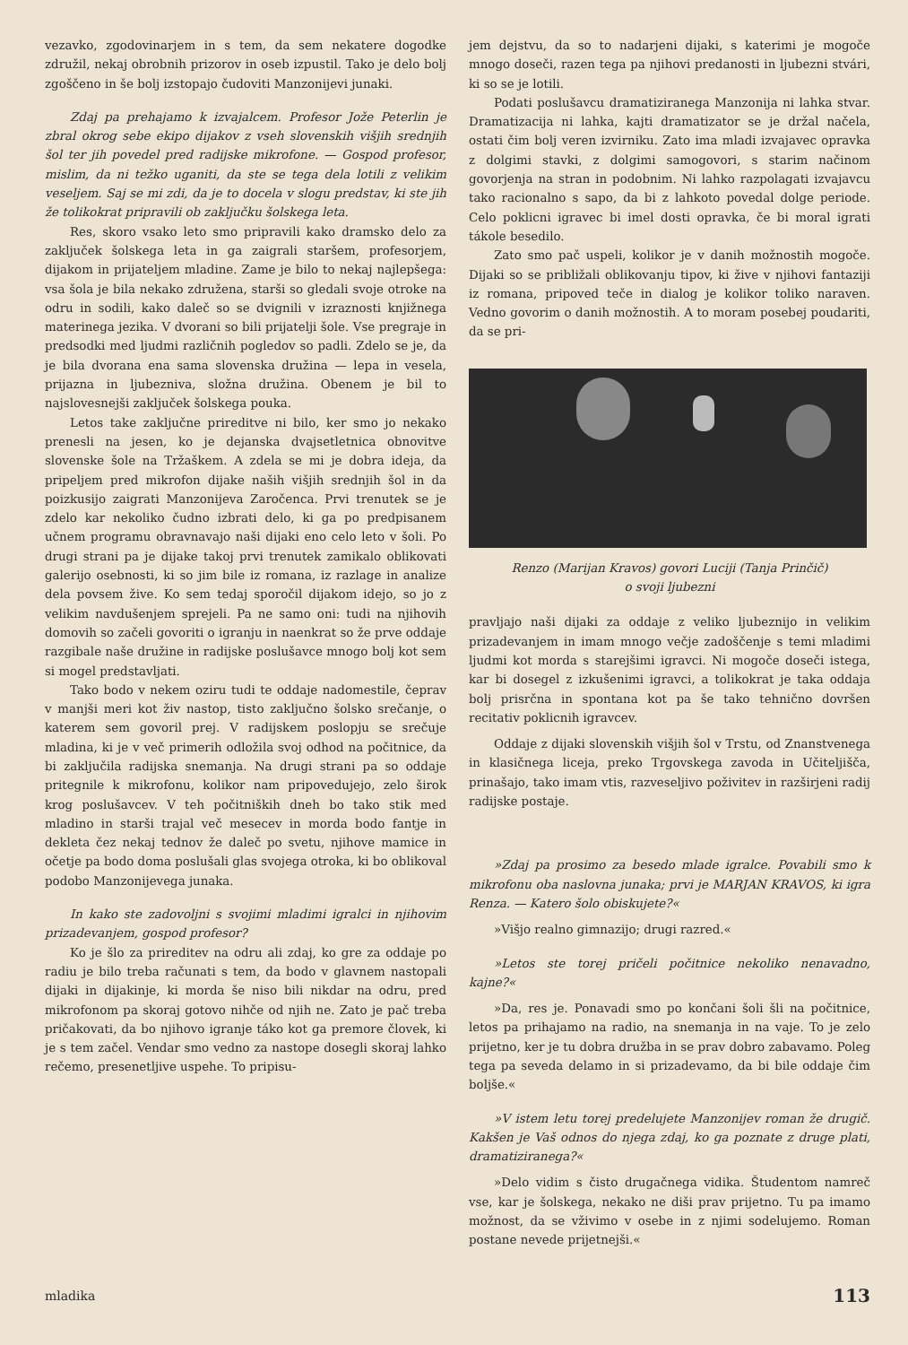vezavko, zgodovinarjem in s tem, da sem nekatere dogodke združil, nekaj obrobnih prizorov in oseb izpustil. Tako je delo bolj zgoščeno in še bolj izstopajo čudoviti Manzonijevi junaki.
Zdaj pa prehajamo k izvajalcem. Profesor Jože Peterlin je zbral okrog sebe ekipo dijakov z vseh slovenskih višjih srednjih šol ter jih povedel pred radijske mikrofone. — Gospod profesor, mislim, da ni težko uganiti, da ste se tega dela lotili z velikim veseljem. Saj se mi zdi, da je to docela v slogu predstav, ki ste jih že tolikokrat pripravili ob zaključku šolskega leta.
Res, skoro vsako leto smo pripravili kako dramsko delo za zaključek šolskega leta in ga zaigrali staršem, profesorjem, dijakom in prijateljem mladine. Zame je bilo to nekaj najlepšega: vsa šola je bila nekako združena, starši so gledali svoje otroke na odru in sodili, kako daleč so se dvignili v izraznosti knjižnega materinega jezika. V dvorani so bili prijatelji šole. Vse pregraje in predsodki med ljudmi različnih pogledov so padli. Zdelo se je, da je bila dvorana ena sama slovenska družina — lepa in vesela, prijazna in ljubezniva, složna družina. Obenem je bil to najslovesnejši zaključek šolskega pouka.
Letos take zaključne prireditve ni bilo, ker smo jo nekako prenesli na jesen, ko je dejanska dvajsetletnica obnovitve slovenske šole na Tržaškem. A zdela se mi je dobra ideja, da pripeljem pred mikrofon dijake naših višjih srednjih šol in da poizkusijo zaigrati Manzonijeva Zaročenca. Prvi trenutek se je zdelo kar nekoliko čudno izbrati delo, ki ga po predpisanem učnem programu obravnavajo naši dijaki eno celo leto v šoli. Po drugi strani pa je dijake takoj prvi trenutek zamikalo oblikovati galerijo osebnosti, ki so jim bile iz romana, iz razlage in analize dela povsem žive. Ko sem tedaj sporočil dijakom idejo, so jo z velikim navdušenjem sprejeli. Pa ne samo oni: tudi na njihovih domovih so začeli govoriti o igranju in naenkrat so že prve oddaje razgibale naše družine in radijske poslušavce mnogo bolj kot sem si mogel predstavljati.
Tako bodo v nekem oziru tudi te oddaje nadomestile, čeprav v manjši meri kot živ nastop, tisto zaključno šolsko srečanje, o katerem sem govoril prej. V radijskem poslopju se srečuje mladina, ki je v več primerih odložila svoj odhod na počitnice, da bi zaključila radijska snemanja. Na drugi strani pa so oddaje pritegnile k mikrofonu, kolikor nam pripovedujejo, zelo širok krog poslušavcev. V teh počitniških dneh bo tako stik med mladino in starši trajal več mesecev in morda bodo fantje in dekleta čez nekaj tednov že daleč po svetu, njihove mamice in očetje pa bodo doma poslušali glas svojega otroka, ki bo oblikoval podobo Manzonijevega junaka.
In kako ste zadovoljni s svojimi mladimi igralci in njihovim prizadevanjem, gospod profesor?
Ko je šlo za prireditev na odru ali zdaj, ko gre za oddaje po radiu je bilo treba računati s tem, da bodo v glavnem nastopali dijaki in dijakinje, ki morda še niso bili nikdar na odru, pred mikrofonom pa skoraj gotovo nihče od njih ne. Zato je pač treba pričakovati, da bo njihovo igranje táko kot ga premore človek, ki je s tem začel. Vendar smo vedno za nastope dosegli skoraj lahko rečemo, presenetljive uspehe. To pripisu-
jem dejstvu, da so to nadarjeni dijaki, s katerimi je mogoče mnogo doseči, razen tega pa njihovi predanosti in ljubezni stvári, ki so se je lotili.
Podati poslušavcu dramatiziranega Manzonija ni lahka stvar. Dramatizacija ni lahka, kajti dramatizator se je držal načela, ostati čim bolj veren izvirniku. Zato ima mladi izvajavec opravka z dolgimi stavki, z dolgimi samogovori, s starim načinom govorjenja na stran in podobnim. Ni lahko razpolagati izvajavcu tako racionalno s sapo, da bi z lahkoto povedal dolge periode. Celo poklicni igravec bi imel dosti opravka, če bi moral igrati tákole besedilo.
Zato smo pač uspeli, kolikor je v danih možnostih mogoče. Dijaki so se približali oblikovanju tipov, ki žive v njihovi fantaziji iz romana, pripoved teče in dialog je kolikor toliko naraven. Vedno govorim o danih možnostih. A to moram posebej poudariti, da se pri-
Renzo (Marijan Kravos) govori Luciji (Tanja Prinčič)
o svoji ljubezni
pravljajo naši dijaki za oddaje z veliko ljubeznijo in velikim prizadevanjem in imam mnogo večje zadoščenje s temi mladimi ljudmi kot morda s starejšimi igravci. Ni mogoče doseči istega, kar bi dosegel z izkušenimi igravci, a tolikokrat je taka oddaja bolj prisrčna in spontana kot pa še tako tehnično dovršen recitativ poklicnih igravcev.
Oddaje z dijaki slovenskih višjih šol v Trstu, od Znanstvenega in klasičnega liceja, preko Trgovskega zavoda in Učiteljišča, prinašajo, tako imam vtis, razveseljivo poživitev in razširjeni radij radijske postaje.
»Zdaj pa prosimo za besedo mlade igralce. Povabili smo k mikrofonu oba naslovna junaka; prvi je MARJAN KRAVOS, ki igra Renza. — Katero šolo obiskujete?«
»Višjo realno gimnazijo; drugi razred.«
»Letos ste torej pričeli počitnice nekoliko nenavadno, kajne?«
»Da, res je. Ponavadi smo po končani šoli šli na počitnice, letos pa prihajamo na radio, na snemanja in na vaje. To je zelo prijetno, ker je tu dobra družba in se prav dobro zabavamo. Poleg tega pa seveda delamo in si prizadevamo, da bi bile oddaje čim boljše.«
»V istem letu torej predelujete Manzonijev roman že drugič. Kakšen je Vaš odnos do njega zdaj, ko ga poznate z druge plati, dramatiziranega?«
»Delo vidim s čisto drugačnega vidika. Študentom namreč vse, kar je šolskega, nekako ne diši prav prijetno. Tu pa imamo možnost, da se vživimo v osebe in z njimi sodelujemo. Roman postane nevede prijetnejši.«
mladika 113